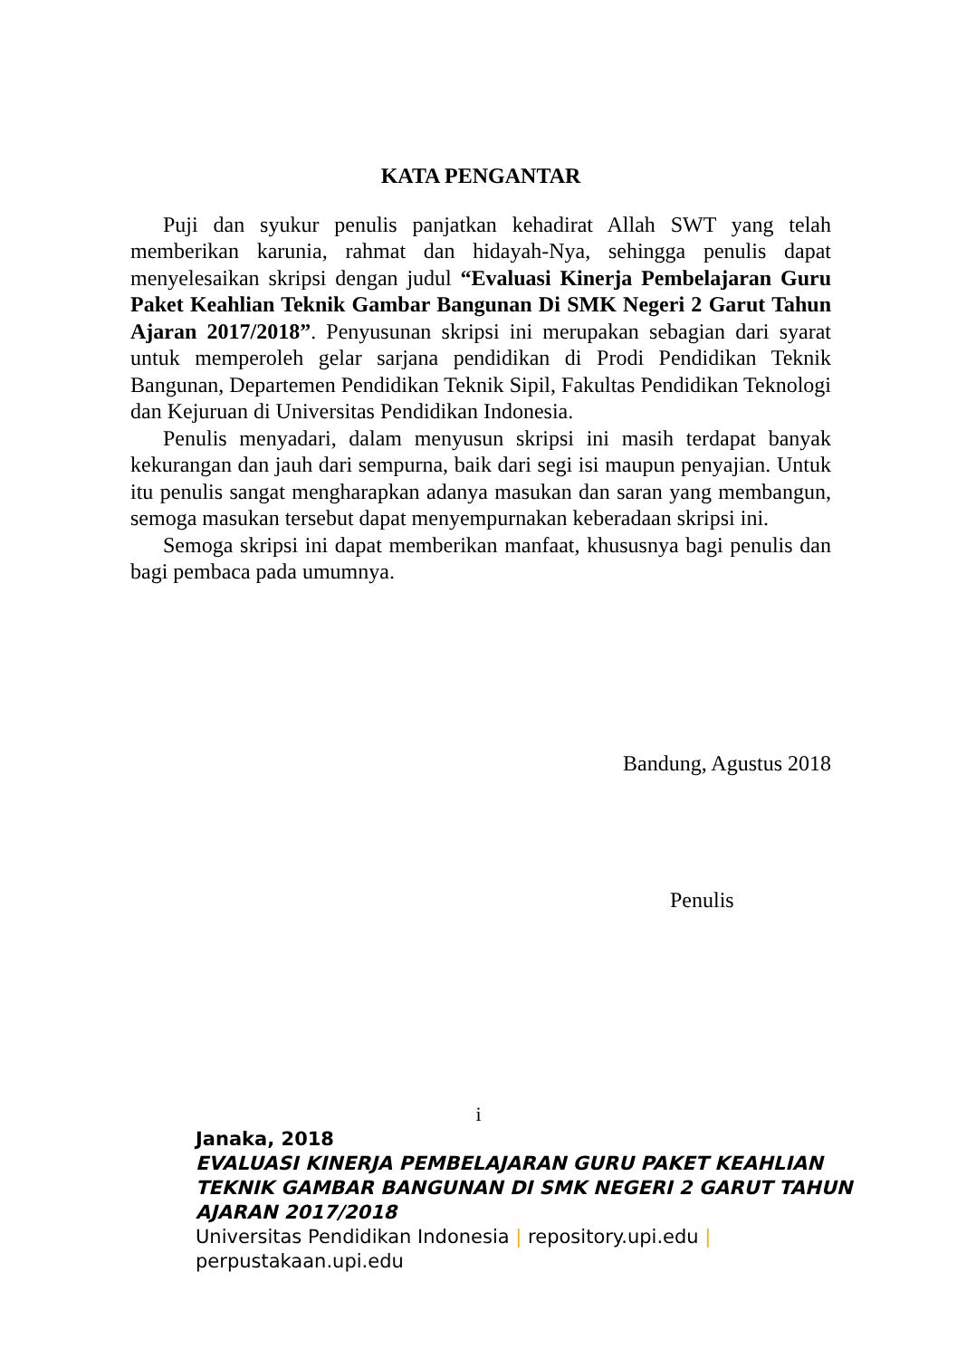KATA PENGANTAR
Puji dan syukur penulis panjatkan kehadirat Allah SWT yang telah memberikan karunia, rahmat dan hidayah-Nya, sehingga penulis dapat menyelesaikan skripsi dengan judul “Evaluasi Kinerja Pembelajaran Guru Paket Keahlian Teknik Gambar Bangunan Di SMK Negeri 2 Garut Tahun Ajaran 2017/2018”. Penyusunan skripsi ini merupakan sebagian dari syarat untuk memperoleh gelar sarjana pendidikan di Prodi Pendidikan Teknik Bangunan, Departemen Pendidikan Teknik Sipil, Fakultas Pendidikan Teknologi dan Kejuruan di Universitas Pendidikan Indonesia.
Penulis menyadari, dalam menyusun skripsi ini masih terdapat banyak kekurangan dan jauh dari sempurna, baik dari segi isi maupun penyajian. Untuk itu penulis sangat mengharapkan adanya masukan dan saran yang membangun, semoga masukan tersebut dapat menyempurnakan keberadaan skripsi ini.
Semoga skripsi ini dapat memberikan manfaat, khususnya bagi penulis dan bagi pembaca pada umumnya.
Bandung, Agustus 2018
Penulis
i
Janaka, 2018
EVALUASI KINERJA PEMBELAJARAN GURU PAKET KEAHLIAN
TEKNIK GAMBAR BANGUNAN DI SMK NEGERI 2 GARUT TAHUN
AJARAN 2017/2018
Universitas Pendidikan Indonesia | repository.upi.edu |
perpustakaan.upi.edu